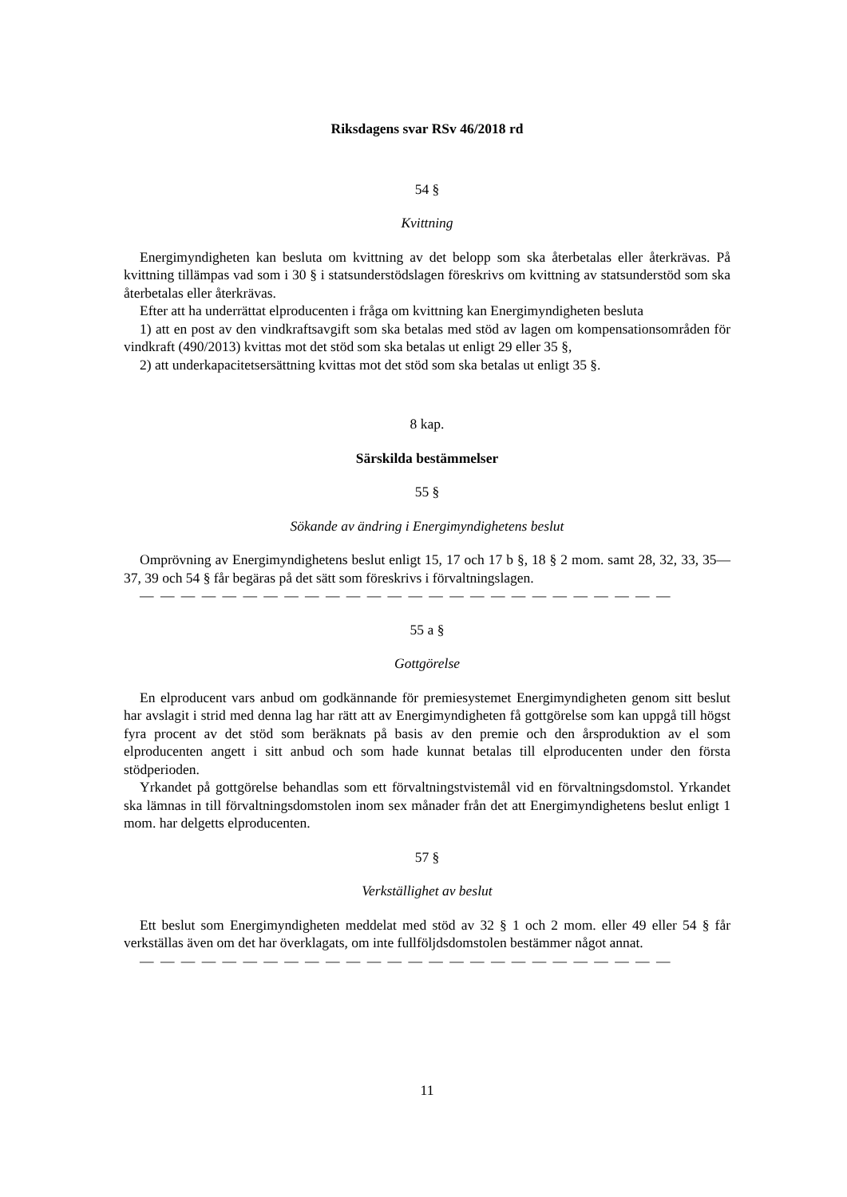Riksdagens svar RSv 46/2018 rd
54 §
Kvittning
Energimyndigheten kan besluta om kvittning av det belopp som ska återbetalas eller återkrävas. På kvittning tillämpas vad som i 30 § i statsunderstödslagen föreskrivs om kvittning av statsunderstöd som ska återbetalas eller återkrävas.
Efter att ha underrättat elproducenten i fråga om kvittning kan Energimyndigheten besluta
1) att en post av den vindkraftsavgift som ska betalas med stöd av lagen om kompensationsområden för vindkraft (490/2013) kvittas mot det stöd som ska betalas ut enligt 29 eller 35 §,
2) att underkapacitetsersättning kvittas mot det stöd som ska betalas ut enligt 35 §.
8 kap.
Särskilda bestämmelser
55 §
Sökande av ändring i Energimyndighetens beslut
Omprövning av Energimyndighetens beslut enligt 15, 17 och 17 b §, 18 § 2 mom. samt 28, 32, 33, 35—37, 39 och 54 § får begäras på det sätt som föreskrivs i förvaltningslagen.
— — — — — — — — — — — — — — — — — — — — — — — — — —
55 a §
Gottgörelse
En elproducent vars anbud om godkännande för premiesystemet Energimyndigheten genom sitt beslut har avslagit i strid med denna lag har rätt att av Energimyndigheten få gottgörelse som kan uppgå till högst fyra procent av det stöd som beräknats på basis av den premie och den årsproduktion av el som elproducenten angett i sitt anbud och som hade kunnat betalas till elproducenten under den första stödperioden.
Yrkandet på gottgörelse behandlas som ett förvaltningstvistemål vid en förvaltningsdomstol. Yrkandet ska lämnas in till förvaltningsdomstolen inom sex månader från det att Energimyndighetens beslut enligt 1 mom. har delgetts elproducenten.
57 §
Verkställighet av beslut
Ett beslut som Energimyndigheten meddelat med stöd av 32 § 1 och 2 mom. eller 49 eller 54 § får verkställas även om det har överklagats, om inte fullföljdsdomstolen bestämmer något annat.
— — — — — — — — — — — — — — — — — — — — — — — — — —
11